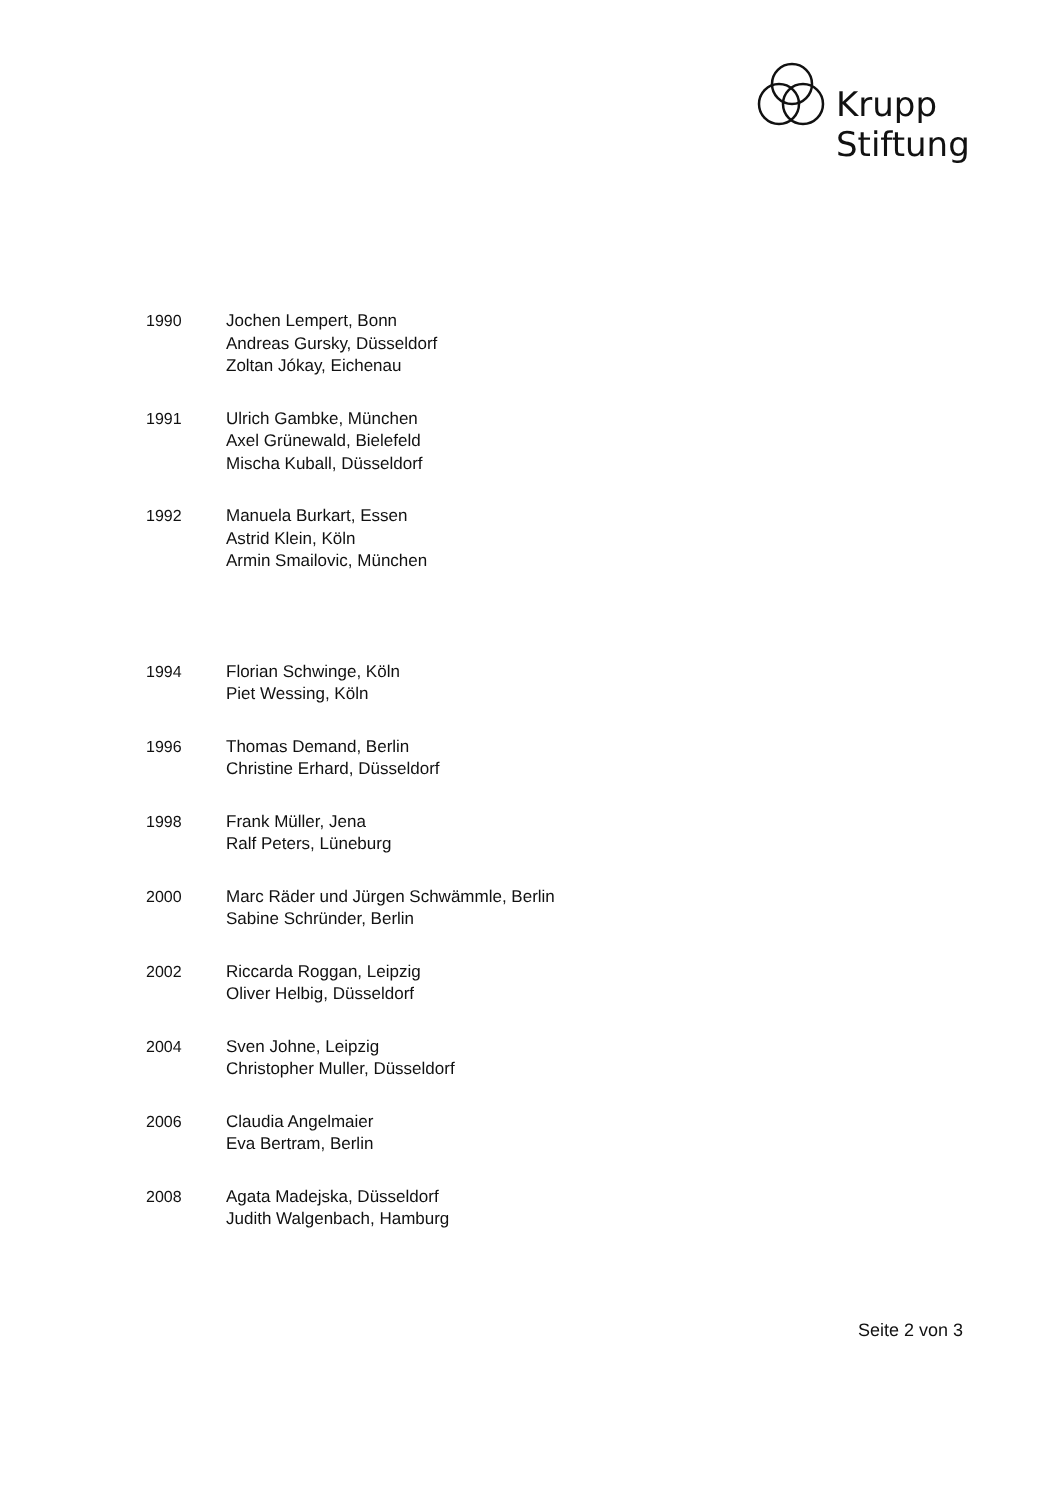Krupp
Stiftung
1990 Jochen Lempert, Bonn
Andreas Gursky, Düsseldorf
Zoltan Jókay, Eichenau
1991 Ulrich Gambke, München
Axel Grünewald, Bielefeld
Mischa Kuball, Düsseldorf
1992 Manuela Burkart, Essen
Astrid Klein, Köln
Armin Smailovic, München
1994 Florian Schwinge, Köln
Piet Wessing, Köln
1996 Thomas Demand, Berlin
Christine Erhard, Düsseldorf
1998 Frank Müller, Jena
Ralf Peters, Lüneburg
2000 Marc Räder und Jürgen Schwämmle, Berlin
Sabine Schründer, Berlin
2002 Riccarda Roggan, Leipzig
Oliver Helbig, Düsseldorf
2004 Sven Johne, Leipzig
Christopher Muller, Düsseldorf
2006 Claudia Angelmaier
Eva Bertram, Berlin
2008 Agata Madejska, Düsseldorf
Judith Walgenbach, Hamburg
Seite 2 von 3